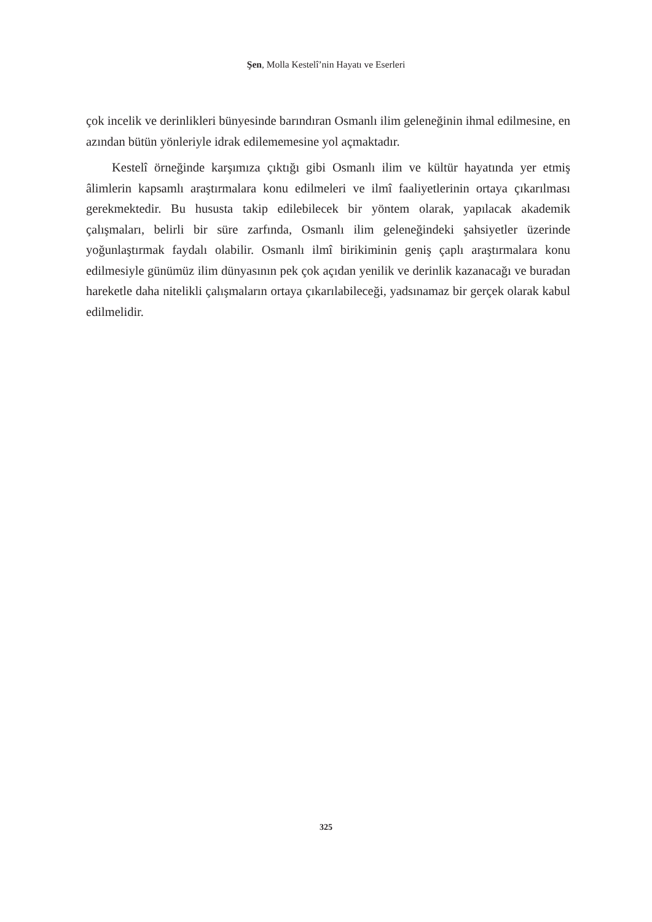Şen, Molla Kestelî’nin Hayatı ve Eserleri
çok incelik ve derinlikleri bünyesinde barındıran Osmanlı ilim geleneğinin ihmal edilmesine, en azından bütün yönleriyle idrak edilememesine yol açmaktadır.
Kestelî örneğinde karşımıza çıktığı gibi Osmanlı ilim ve kültür hayatında yer etmiş âlimlerin kapsamlı araştırmalara konu edilmeleri ve ilmî faaliyetlerinin ortaya çıkarılması gerekmektedir. Bu hususta takip edilebilecek bir yöntem olarak, yapılacak akademik çalışmaları, belirli bir süre zarfında, Osmanlı ilim geleneğindeki şahsiyetler üzerinde yoğunlaştırmak faydalı olabilir. Osmanlı ilmî birikiminin geniş çaplı araştırmalara konu edilmesiyle günümüz ilim dünyasının pek çok açıdan yenilik ve derinlik kazanacağı ve buradan hareketle daha nitelikli çalışmaların ortaya çıkarılabileceği, yadsınamaz bir gerçek olarak kabul edilmelidir.
325